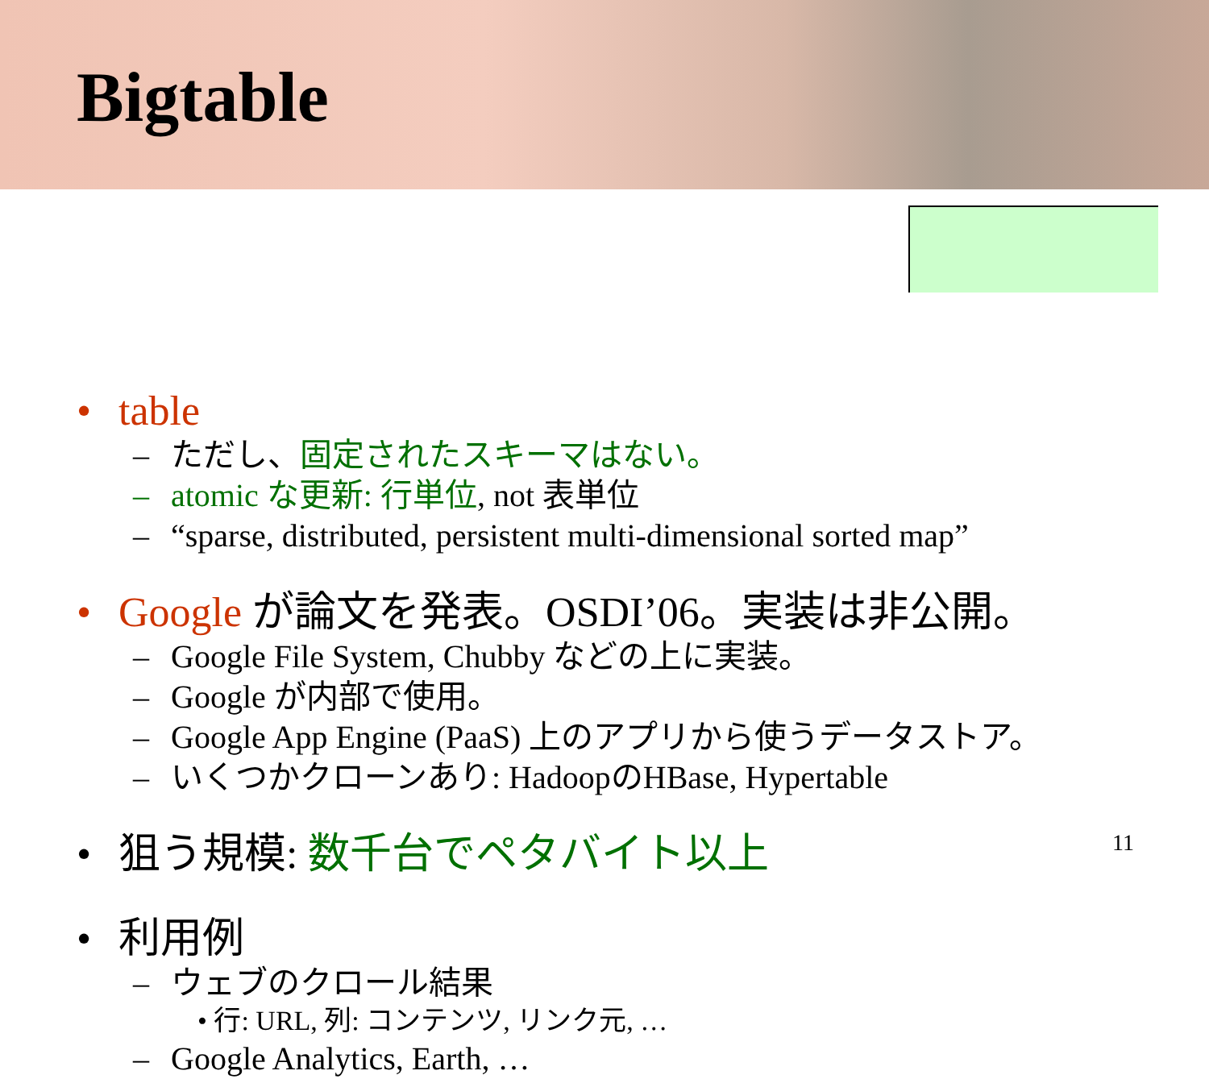Bigtable
• table
– ただし、固定されたスキーマはない。
– atomic な更新: 行単位, not 表単位
– “sparse, distributed, persistent multi-dimensional sorted map”
• Google が論文を発表。OSDI’06。実装は非公開。
– Google File System, Chubby などの上に実装。
– Google が内部で使用。
– Google App Engine (PaaS) 上のアプリから使うデータストア。
– いくつかクローンあり: HadoopのHBase, Hypertable
• 狙う規模: 数千台でペタバイト以上
• 利用例
– ウェブのクロール結果
• 行: URL, 列: コンテンツ, リンク元, …
– Google Analytics, Earth, …
11